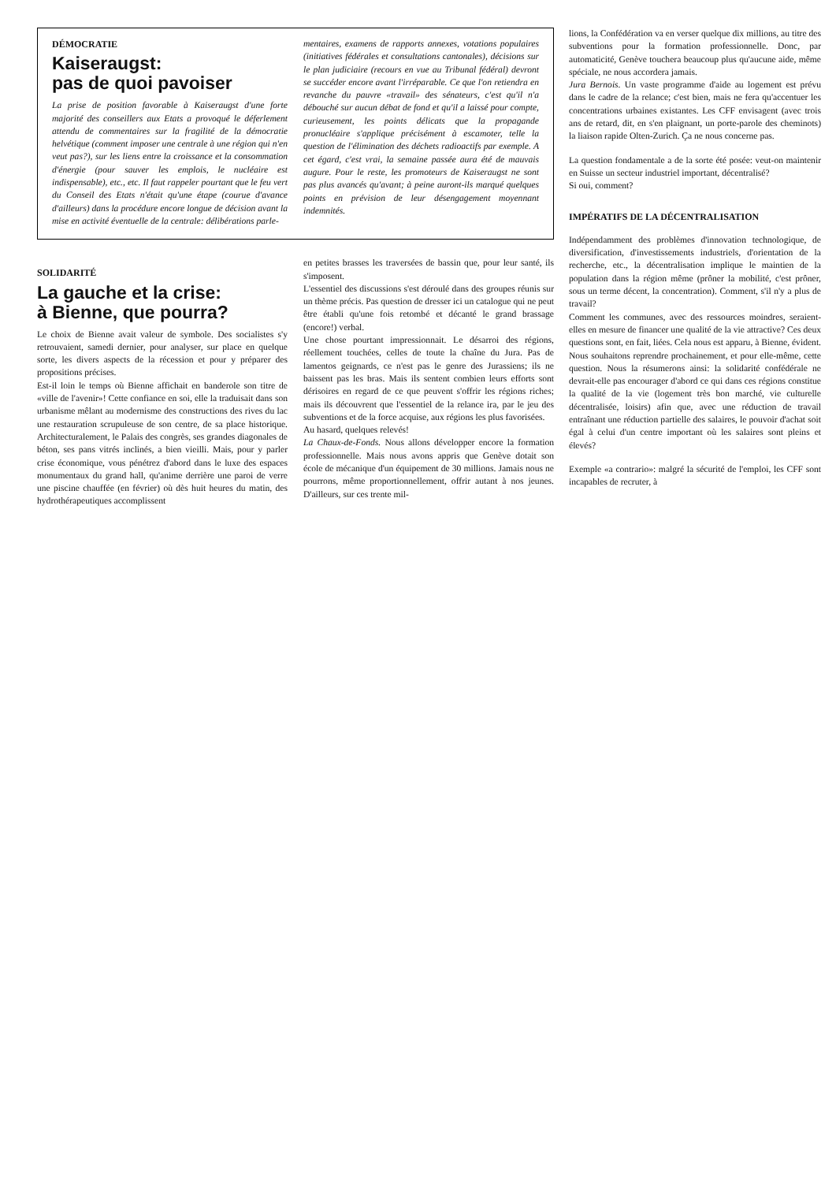DÉMOCRATIE
Kaiseraugst:
pas de quoi pavoiser
La prise de position favorable à Kaiseraugst d'une forte majorité des conseillers aux Etats a provoqué le déferlement attendu de commentaires sur la fragilité de la démocratie helvétique (comment imposer une centrale à une région qui n'en veut pas?), sur les liens entre la croissance et la consommation d'énergie (pour sauver les emplois, le nucléaire est indispensable), etc., etc. Il faut rappeler pourtant que le feu vert du Conseil des Etats n'était qu'une étape (courue d'avance d'ailleurs) dans la procédure encore longue de décision avant la mise en activité éventuelle de la centrale: délibérations parle-
mentaires, examens de rapports annexes, votations populaires (initiatives fédérales et consultations cantonales), décisions sur le plan judiciaire (recours en vue au Tribunal fédéral) devront se succéder encore avant l'irréparable. Ce que l'on retiendra en revanche du pauvre «travail» des sénateurs, c'est qu'il n'a débouché sur aucun débat de fond et qu'il a laissé pour compte, curieusement, les points délicats que la propagande pronucléaire s'applique précisément à escamoter, telle la question de l'élimination des déchets radioactifs par exemple. A cet égard, c'est vrai, la semaine passée aura été de mauvais augure. Pour le reste, les promoteurs de Kaiseraugst ne sont pas plus avancés qu'avant; à peine auront-ils marqué quelques points en prévision de leur désengagement moyennant indemnités.
SOLIDARITÉ
La gauche et la crise:
à Bienne, que pourra?
Le choix de Bienne avait valeur de symbole. Des socialistes s'y retrouvaient, samedi dernier, pour analyser, sur place en quelque sorte, les divers aspects de la récession et pour y préparer des propositions précises.
Est-il loin le temps où Bienne affichait en banderole son titre de «ville de l'avenir»! Cette confiance en soi, elle la traduisait dans son urbanisme mêlant au modernisme des constructions des rives du lac une restauration scrupuleuse de son centre, de sa place historique. Architecturalement, le Palais des congrès, ses grandes diagonales de béton, ses pans vitrés inclinés, a bien vieilli. Mais, pour y parler crise économique, vous pénétrez d'abord dans le luxe des espaces monumentaux du grand hall, qu'anime derrière une paroi de verre une piscine chauffée (en février) où dès huit heures du matin, des hydrothérapeutiques accomplissent
en petites brasses les traversées de bassin que, pour leur santé, ils s'imposent.
L'essentiel des discussions s'est déroulé dans des groupes réunis sur un thème précis. Pas question de dresser ici un catalogue qui ne peut être établi qu'une fois retombé et décanté le grand brassage (encore!) verbal.
Une chose pourtant impressionnait. Le désarroi des régions, réellement touchées, celles de toute la chaîne du Jura. Pas de lamentos geignards, ce n'est pas le genre des Jurassiens; ils ne baissent pas les bras. Mais ils sentent combien leurs efforts sont dérisoires en regard de ce que peuvent s'offrir les régions riches; mais ils découvrent que l'essentiel de la relance ira, par le jeu des subventions et de la force acquise, aux régions les plus favorisées.
Au hasard, quelques relevés!
La Chaux-de-Fonds. Nous allons développer encore la formation professionnelle. Mais nous avons appris que Genève dotait son école de mécanique d'un équipement de 30 millions. Jamais nous ne pourrons, même proportionnellement, offrir autant à nos jeunes. D'ailleurs, sur ces trente mil-
lions, la Confédération va en verser quelque dix millions, au titre des subventions pour la formation professionnelle. Donc, par automaticité, Genève touchera beaucoup plus qu'aucune aide, même spéciale, ne nous accordera jamais.
Jura Bernois. Un vaste programme d'aide au logement est prévu dans le cadre de la relance; c'est bien, mais ne fera qu'accentuer les concentrations urbaines existantes. Les CFF envisagent (avec trois ans de retard, dit, en s'en plaignant, un porte-parole des cheminots) la liaison rapide Olten-Zurich. Ça ne nous concerne pas.
La question fondamentale a de la sorte été posée: veut-on maintenir en Suisse un secteur industriel important, décentralisé?
Si oui, comment?
IMPÉRATIFS DE LA DÉCENTRALISATION
Indépendamment des problèmes d'innovation technologique, de diversification, d'investissements industriels, d'orientation de la recherche, etc., la décentralisation implique le maintien de la population dans la région même (prôner la mobilité, c'est prôner, sous un terme décent, la concentration). Comment, s'il n'y a plus de travail?
Comment les communes, avec des ressources moindres, seraient-elles en mesure de financer une qualité de la vie attractive? Ces deux questions sont, en fait, liées. Cela nous est apparu, à Bienne, évident. Nous souhaitons reprendre prochainement, et pour elle-même, cette question. Nous la résumerons ainsi: la solidarité confédérale ne devrait-elle pas encourager d'abord ce qui dans ces régions constitue la qualité de la vie (logement très bon marché, vie culturelle décentralisée, loisirs) afin que, avec une réduction de travail entraînant une réduction partielle des salaires, le pouvoir d'achat soit égal à celui d'un centre important où les salaires sont pleins et élevés?
Exemple «a contrario»: malgré la sécurité de l'emploi, les CFF sont incapables de recruter, à